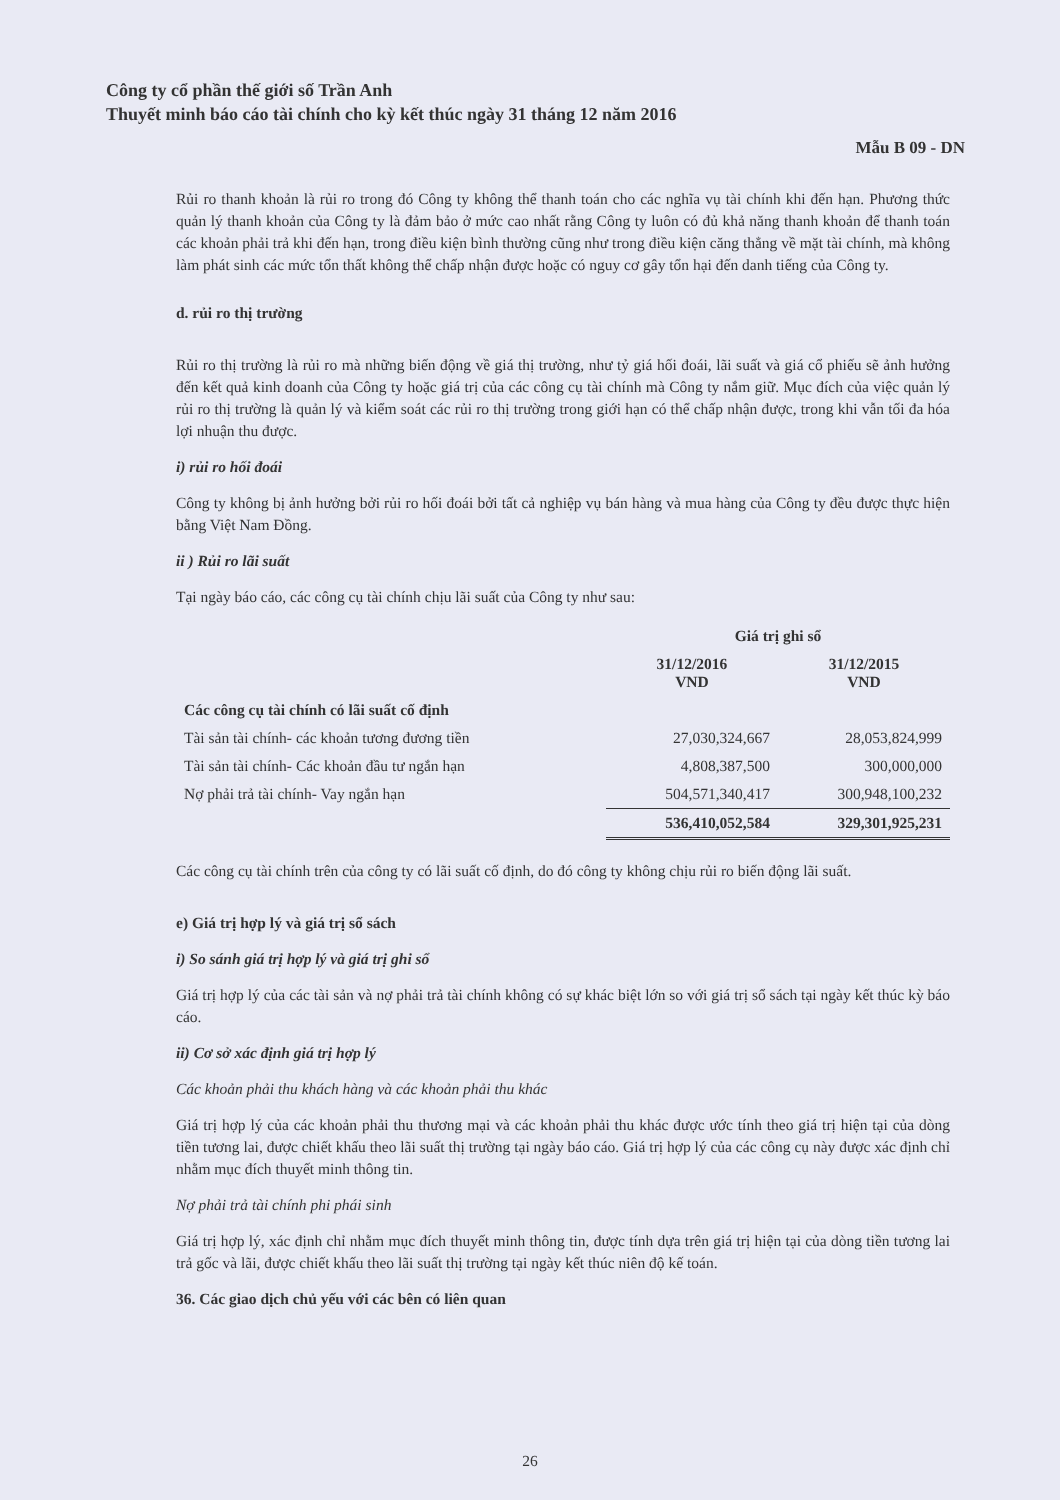Công ty cổ phần thế giới số Trần Anh
Thuyết minh báo cáo tài chính cho kỳ kết thúc ngày 31 tháng 12 năm 2016
Mẫu B 09 - DN
Rủi ro thanh khoản là rủi ro trong đó Công ty không thể thanh toán cho các nghĩa vụ tài chính khi đến hạn. Phương thức quản lý thanh khoản của Công ty là đảm bảo ở mức cao nhất rằng Công ty luôn có đủ khả năng thanh khoản để thanh toán các khoản phải trả khi đến hạn, trong điều kiện bình thường cũng như trong điều kiện căng thẳng về mặt tài chính, mà không làm phát sinh các mức tổn thất không thể chấp nhận được hoặc có nguy cơ gây tổn hại đến danh tiếng của Công ty.
d. rủi ro thị trường
Rủi ro thị trường là rủi ro mà những biến động về giá thị trường, như tỷ giá hối đoái, lãi suất và giá cổ phiếu sẽ ảnh hưởng đến kết quả kinh doanh của Công ty hoặc giá trị của các công cụ tài chính mà Công ty nắm giữ. Mục đích của việc quản lý rủi ro thị trường là quản lý và kiểm soát các rủi ro thị trường trong giới hạn có thể chấp nhận được, trong khi vẫn tối đa hóa lợi nhuận thu được.
i) rủi ro hối đoái
Công ty không bị ảnh hưởng bởi rủi ro hối đoái bởi tất cả nghiệp vụ bán hàng và mua hàng của Công ty đều được thực hiện bằng Việt Nam Đồng.
ii ) Rủi ro lãi suất
Tại ngày báo cáo, các công cụ tài chính chịu lãi suất của Công ty như sau:
| | Giá trị ghi sổ | |
| | 31/12/2016 VND | 31/12/2015 VND |
| Các công cụ tài chính có lãi suất cố định | | |
| Tài sản tài chính- các khoản tương đương tiền | 27,030,324,667 | 28,053,824,999 |
| Tài sản tài chính- Các khoản đầu tư ngắn hạn | 4,808,387,500 | 300,000,000 |
| Nợ phải trả tài chính- Vay ngắn hạn | 504,571,340,417 | 300,948,100,232 |
| | 536,410,052,584 | 329,301,925,231 |
Các công cụ tài chính trên của công ty có lãi suất cố định, do đó công ty không chịu rủi ro biến động lãi suất.
e) Giá trị hợp lý và giá trị sổ sách
i) So sánh giá trị hợp lý và giá trị ghi sổ
Giá trị hợp lý của các tài sản và nợ phải trả tài chính không có sự khác biệt lớn so với giá trị sổ sách tại ngày kết thúc kỳ báo cáo.
ii) Cơ sở xác định giá trị hợp lý
Các khoản phải thu khách hàng và các khoản phải thu khác
Giá trị hợp lý của các khoản phải thu thương mại và các khoản phải thu khác được ước tính theo giá trị hiện tại của dòng tiền tương lai, được chiết khấu theo lãi suất thị trường tại ngày báo cáo. Giá trị hợp lý của các công cụ này được xác định chỉ nhằm mục đích thuyết minh thông tin.
Nợ phải trả tài chính phi phái sinh
Giá trị hợp lý, xác định chỉ nhằm mục đích thuyết minh thông tin, được tính dựa trên giá trị hiện tại của dòng tiền tương lai trả gốc và lãi, được chiết khấu theo lãi suất thị trường tại ngày kết thúc niên độ kế toán.
36. Các giao dịch chủ yếu với các bên có liên quan
26